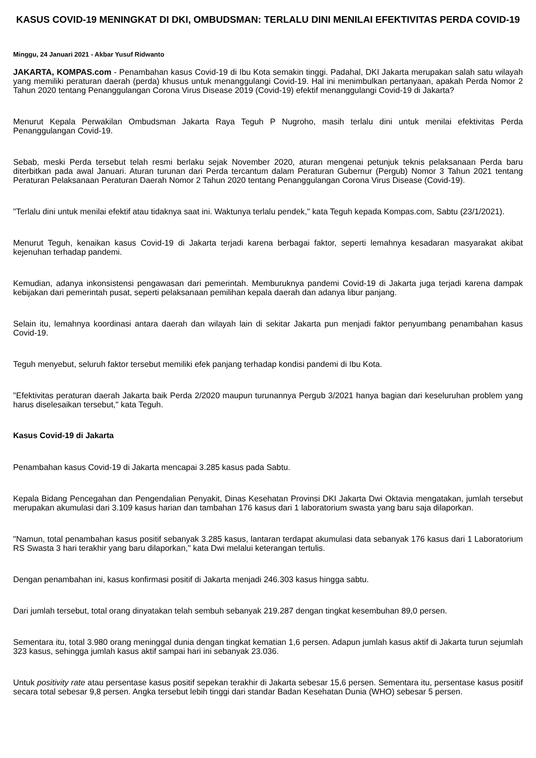KASUS COVID-19 MENINGKAT DI DKI, OMBUDSMAN: TERLALU DINI MENILAI EFEKTIVITAS PERDA COVID-19
Minggu, 24 Januari 2021 - Akbar Yusuf Ridwanto
JAKARTA, KOMPAS.com - Penambahan kasus Covid-19 di Ibu Kota semakin tinggi. Padahal, DKI Jakarta merupakan salah satu wilayah yang memiliki peraturan daerah (perda) khusus untuk menanggulangi Covid-19. Hal ini menimbulkan pertanyaan, apakah Perda Nomor 2 Tahun 2020 tentang Penanggulangan Corona Virus Disease 2019 (Covid-19) efektif menanggulangi Covid-19 di Jakarta?
Menurut Kepala Perwakilan Ombudsman Jakarta Raya Teguh P Nugroho, masih terlalu dini untuk menilai efektivitas Perda Penanggulangan Covid-19.
Sebab, meski Perda tersebut telah resmi berlaku sejak November 2020, aturan mengenai petunjuk teknis pelaksanaan Perda baru diterbitkan pada awal Januari. Aturan turunan dari Perda tercantum dalam Peraturan Gubernur (Pergub) Nomor 3 Tahun 2021 tentang Peraturan Pelaksanaan Peraturan Daerah Nomor 2 Tahun 2020 tentang Penanggulangan Corona Virus Disease (Covid-19).
"Terlalu dini untuk menilai efektif atau tidaknya saat ini. Waktunya terlalu pendek," kata Teguh kepada Kompas.com, Sabtu (23/1/2021).
Menurut Teguh, kenaikan kasus Covid-19 di Jakarta terjadi karena berbagai faktor, seperti lemahnya kesadaran masyarakat akibat kejenuhan terhadap pandemi.
Kemudian, adanya inkonsistensi pengawasan dari pemerintah. Memburuknya pandemi Covid-19 di Jakarta juga terjadi karena dampak kebijakan dari pemerintah pusat, seperti pelaksanaan pemilihan kepala daerah dan adanya libur panjang.
Selain itu, lemahnya koordinasi antara daerah dan wilayah lain di sekitar Jakarta pun menjadi faktor penyumbang penambahan kasus Covid-19.
Teguh menyebut, seluruh faktor tersebut memiliki efek panjang terhadap kondisi pandemi di Ibu Kota.
"Efektivitas peraturan daerah Jakarta baik Perda 2/2020 maupun turunannya Pergub 3/2021 hanya bagian dari keseluruhan problem yang harus diselesaikan tersebut," kata Teguh.
Kasus Covid-19 di Jakarta
Penambahan kasus Covid-19 di Jakarta mencapai 3.285 kasus pada Sabtu.
Kepala Bidang Pencegahan dan Pengendalian Penyakit, Dinas Kesehatan Provinsi DKI Jakarta Dwi Oktavia mengatakan, jumlah tersebut merupakan akumulasi dari 3.109 kasus harian dan tambahan 176 kasus dari 1 laboratorium swasta yang baru saja dilaporkan.
"Namun, total penambahan kasus positif sebanyak 3.285 kasus, lantaran terdapat akumulasi data sebanyak 176 kasus dari 1 Laboratorium RS Swasta 3 hari terakhir yang baru dilaporkan," kata Dwi melalui keterangan tertulis.
Dengan penambahan ini, kasus konfirmasi positif di Jakarta menjadi 246.303 kasus hingga sabtu.
Dari jumlah tersebut, total orang dinyatakan telah sembuh sebanyak 219.287 dengan tingkat kesembuhan 89,0 persen.
Sementara itu, total 3.980 orang meninggal dunia dengan tingkat kematian 1,6 persen. Adapun jumlah kasus aktif di Jakarta turun sejumlah 323 kasus, sehingga jumlah kasus aktif sampai hari ini sebanyak 23.036.
Untuk positivity rate atau persentase kasus positif sepekan terakhir di Jakarta sebesar 15,6 persen. Sementara itu, persentase kasus positif secara total sebesar 9,8 persen. Angka tersebut lebih tinggi dari standar Badan Kesehatan Dunia (WHO) sebesar 5 persen.